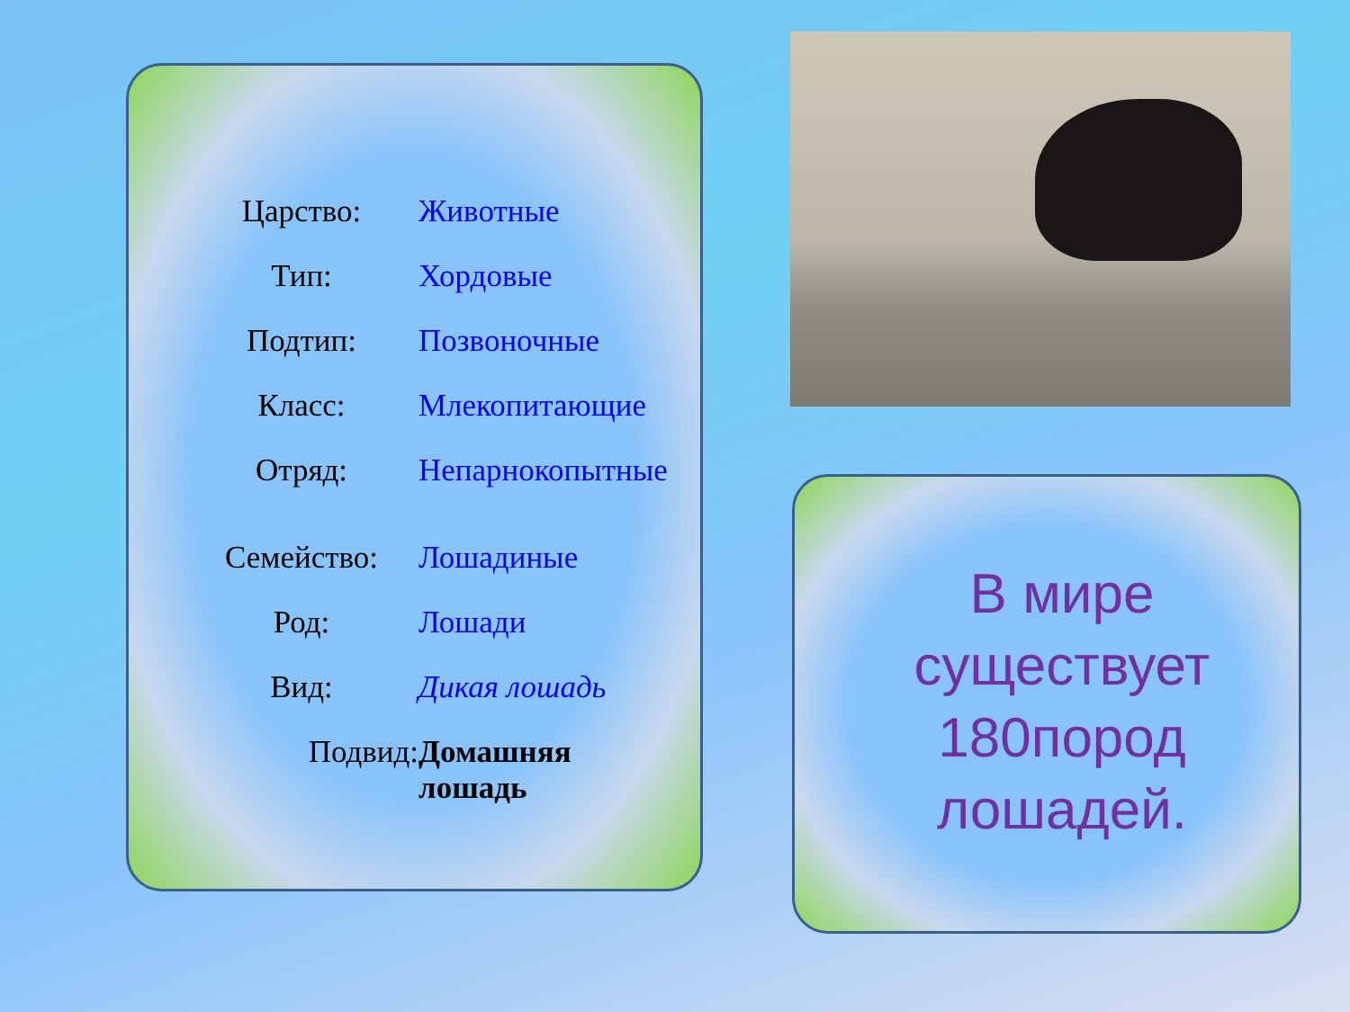| Царство: | Животные |
| Тип: | Хордовые |
| Подтип: | Позвоночные |
| Класс: | Млекопитающие |
| Отряд: | Непарнокопытные |
| Семейство: | Лошадиные |
| Род: | Лошади |
| Вид: | Дикая лошадь |
| Подвид: | Домашняя лошадь |
В мире существует 180пород лошадей.